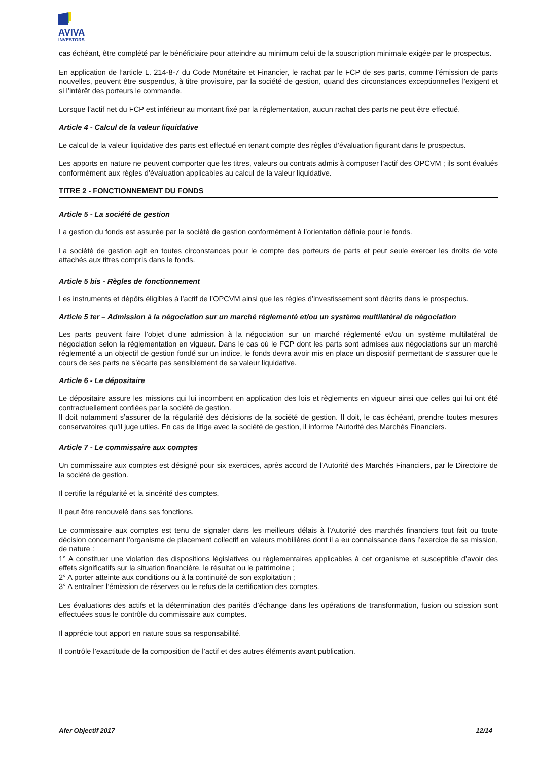AVIVA
INVESTORS
cas échéant, être complété par le bénéficiaire pour atteindre au minimum celui de la souscription minimale exigée par le prospectus.
En application de l’article L. 214-8-7 du Code Monétaire et Financier, le rachat par le FCP de ses parts, comme l’émission de parts nouvelles, peuvent être suspendus, à titre provisoire, par la société de gestion, quand des circonstances exceptionnelles l’exigent et si l’intérêt des porteurs le commande.
Lorsque l’actif net du FCP est inférieur au montant fixé par la réglementation, aucun rachat des parts ne peut être effectué.
Article 4 - Calcul de la valeur liquidative
Le calcul de la valeur liquidative des parts est effectué en tenant compte des règles d’évaluation figurant dans le prospectus.
Les apports en nature ne peuvent comporter que les titres, valeurs ou contrats admis à composer l’actif des OPCVM ; ils sont évalués conformément aux règles d’évaluation applicables au calcul de la valeur liquidative.
TITRE 2 - FONCTIONNEMENT DU FONDS
Article 5 - La société de gestion
La gestion du fonds est assurée par la société de gestion conformément à l’orientation définie pour le fonds.
La société de gestion agit en toutes circonstances pour le compte des porteurs de parts et peut seule exercer les droits de vote attachés aux titres compris dans le fonds.
Article 5 bis - Règles de fonctionnement
Les instruments et dépôts éligibles à l’actif de l’OPCVM ainsi que les règles d’investissement sont décrits dans le prospectus.
Article 5 ter – Admission à la négociation sur un marché réglementé et/ou un système multilatéral de négociation
Les parts peuvent faire l’objet d’une admission à la négociation sur un marché réglementé et/ou un système multilatéral de négociation selon la réglementation en vigueur. Dans le cas où le FCP dont les parts sont admises aux négociations sur un marché réglementé a un objectif de gestion fondé sur un indice, le fonds devra avoir mis en place un dispositif permettant de s’assurer que le cours de ses parts ne s’écarte pas sensiblement de sa valeur liquidative.
Article 6 - Le dépositaire
Le dépositaire assure les missions qui lui incombent en application des lois et règlements en vigueur ainsi que celles qui lui ont été contractuellement confiées par la société de gestion.
Il doit notamment s’assurer de la régularité des décisions de la société de gestion. Il doit, le cas échéant, prendre toutes mesures conservatoires qu’il juge utiles. En cas de litige avec la société de gestion, il informe l'Autorité des Marchés Financiers.
Article 7 - Le commissaire aux comptes
Un commissaire aux comptes est désigné pour six exercices, après accord de l'Autorité des Marchés Financiers, par le Directoire de la société de gestion.
Il certifie la régularité et la sincérité des comptes.
Il peut être renouvelé dans ses fonctions.
Le commissaire aux comptes est tenu de signaler dans les meilleurs délais à l’Autorité des marchés financiers tout fait ou toute décision concernant l’organisme de placement collectif en valeurs mobilières dont il a eu connaissance dans l’exercice de sa mission, de nature :
1° A constituer une violation des dispositions législatives ou réglementaires applicables à cet organisme et susceptible d’avoir des effets significatifs sur la situation financière, le résultat ou le patrimoine ;
2° A porter atteinte aux conditions ou à la continuité de son exploitation ;
3° A entraîner l’émission de réserves ou le refus de la certification des comptes.
Les évaluations des actifs et la détermination des parités d’échange dans les opérations de transformation, fusion ou scission sont effectuées sous le contrôle du commissaire aux comptes.
Il apprécie tout apport en nature sous sa responsabilité.
Il contrôle l’exactitude de la composition de l’actif et des autres éléments avant publication.
Afer Objectif 2017 12/14